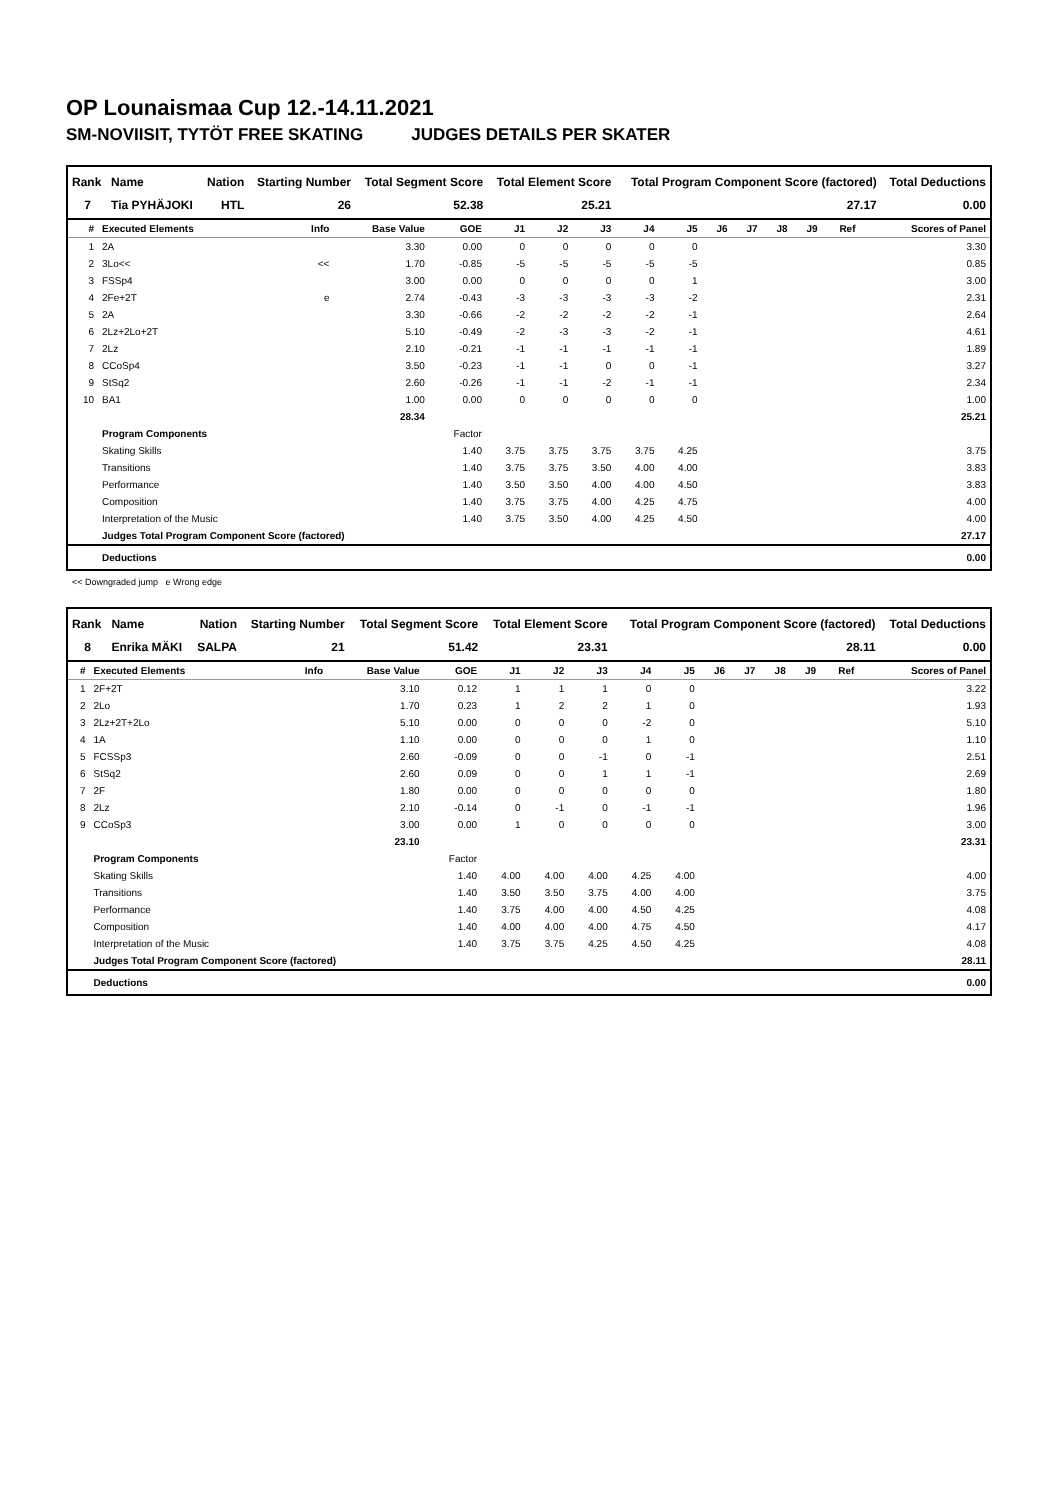OP Lounaismaa Cup 12.-14.11.2021
SM-NOVIISIT, TYTÖT FREE SKATING JUDGES DETAILS PER SKATER
| Rank | Name | Nation | Starting Number | Total Segment Score | Total Element Score | Total Program Component Score (factored) | Total Deductions |
| --- | --- | --- | --- | --- | --- | --- | --- |
| 7 | Tia PYHÄJOKI | HTL | 26 | 52.38 | 25.21 | 27.17 | 0.00 |
| # | Executed Elements | Info | Base Value | GOE | J1 | J2 | J3 | J4 | J5 | J6 | J7 | J8 | J9 | Ref | Scores of Panel |
| --- | --- | --- | --- | --- | --- | --- | --- | --- | --- | --- | --- | --- | --- | --- | --- |
| 1 | 2A | | 3.30 | 0.00 | 0 | 0 | 0 | 0 | 0 | | | | | | 3.30 |
| 2 | 3Lo<< | << | 1.70 | -0.85 | -5 | -5 | -5 | -5 | -5 | | | | | | 0.85 |
| 3 | FSSp4 | | 3.00 | 0.00 | 0 | 0 | 0 | 0 | 1 | | | | | | 3.00 |
| 4 | 2Fe+2T | e | 2.74 | -0.43 | -3 | -3 | -3 | -3 | -2 | | | | | | 2.31 |
| 5 | 2A | | 3.30 | -0.66 | -2 | -2 | -2 | -2 | -1 | | | | | | 2.64 |
| 6 | 2Lz+2Lo+2T | | 5.10 | -0.49 | -2 | -3 | -3 | -2 | -1 | | | | | | 4.61 |
| 7 | 2Lz | | 2.10 | -0.21 | -1 | -1 | -1 | -1 | -1 | | | | | | 1.89 |
| 8 | CCoSp4 | | 3.50 | -0.23 | -1 | -1 | 0 | 0 | -1 | | | | | | 3.27 |
| 9 | StSq2 | | 2.60 | -0.26 | -1 | -1 | -2 | -1 | -1 | | | | | | 2.34 |
| 10 | BA1 | | 1.00 | 0.00 | 0 | 0 | 0 | 0 | 0 | | | | | | 1.00 |
| | | | 28.34 | | | | | | | | | | | | 25.21 |
| | Program Components | | | Factor | | | | | | | | | | | |
| | Skating Skills | | | 1.40 | 3.75 | 3.75 | 3.75 | 3.75 | 4.25 | | | | | | 3.75 |
| | Transitions | | | 1.40 | 3.75 | 3.75 | 3.50 | 4.00 | 4.00 | | | | | | 3.83 |
| | Performance | | | 1.40 | 3.50 | 3.50 | 4.00 | 4.00 | 4.50 | | | | | | 3.83 |
| | Composition | | | 1.40 | 3.75 | 3.75 | 4.00 | 4.25 | 4.75 | | | | | | 4.00 |
| | Interpretation of the Music | | | 1.40 | 3.75 | 3.50 | 4.00 | 4.25 | 4.50 | | | | | | 4.00 |
| | Judges Total Program Component Score (factored) | | | | | | | | | | | | | | 27.17 |
| | Deductions | | | | | | | | | | | | | | 0.00 |
<< Downgraded jump e Wrong edge
| Rank | Name | Nation | Starting Number | Total Segment Score | Total Element Score | Total Program Component Score (factored) | Total Deductions |
| --- | --- | --- | --- | --- | --- | --- | --- |
| 8 | Enrika MÄKI | SALPA | 21 | 51.42 | 23.31 | 28.11 | 0.00 |
| # | Executed Elements | Info | Base Value | GOE | J1 | J2 | J3 | J4 | J5 | J6 | J7 | J8 | J9 | Ref | Scores of Panel |
| --- | --- | --- | --- | --- | --- | --- | --- | --- | --- | --- | --- | --- | --- | --- | --- |
| 1 | 2F+2T | | 3.10 | 0.12 | 1 | 1 | 1 | 0 | 0 | | | | | | 3.22 |
| 2 | 2Lo | | 1.70 | 0.23 | 1 | 2 | 2 | 1 | 0 | | | | | | 1.93 |
| 3 | 2Lz+2T+2Lo | | 5.10 | 0.00 | 0 | 0 | 0 | -2 | 0 | | | | | | 5.10 |
| 4 | 1A | | 1.10 | 0.00 | 0 | 0 | 0 | 1 | 0 | | | | | | 1.10 |
| 5 | FCSSp3 | | 2.60 | -0.09 | 0 | 0 | -1 | 0 | -1 | | | | | | 2.51 |
| 6 | StSq2 | | 2.60 | 0.09 | 0 | 0 | 1 | 1 | -1 | | | | | | 2.69 |
| 7 | 2F | | 1.80 | 0.00 | 0 | 0 | 0 | 0 | 0 | | | | | | 1.80 |
| 8 | 2Lz | | 2.10 | -0.14 | 0 | -1 | 0 | -1 | -1 | | | | | | 1.96 |
| 9 | CCoSp3 | | 3.00 | 0.00 | 1 | 0 | 0 | 0 | 0 | | | | | | 3.00 |
| | | | 23.10 | | | | | | | | | | | | 23.31 |
| | Program Components | | | Factor | | | | | | | | | | | |
| | Skating Skills | | | 1.40 | 4.00 | 4.00 | 4.00 | 4.25 | 4.00 | | | | | | 4.00 |
| | Transitions | | | 1.40 | 3.50 | 3.50 | 3.75 | 4.00 | 4.00 | | | | | | 3.75 |
| | Performance | | | 1.40 | 3.75 | 4.00 | 4.00 | 4.50 | 4.25 | | | | | | 4.08 |
| | Composition | | | 1.40 | 4.00 | 4.00 | 4.00 | 4.75 | 4.50 | | | | | | 4.17 |
| | Interpretation of the Music | | | 1.40 | 3.75 | 3.75 | 4.25 | 4.50 | 4.25 | | | | | | 4.08 |
| | Judges Total Program Component Score (factored) | | | | | | | | | | | | | | 28.11 |
| | Deductions | | | | | | | | | | | | | | 0.00 |